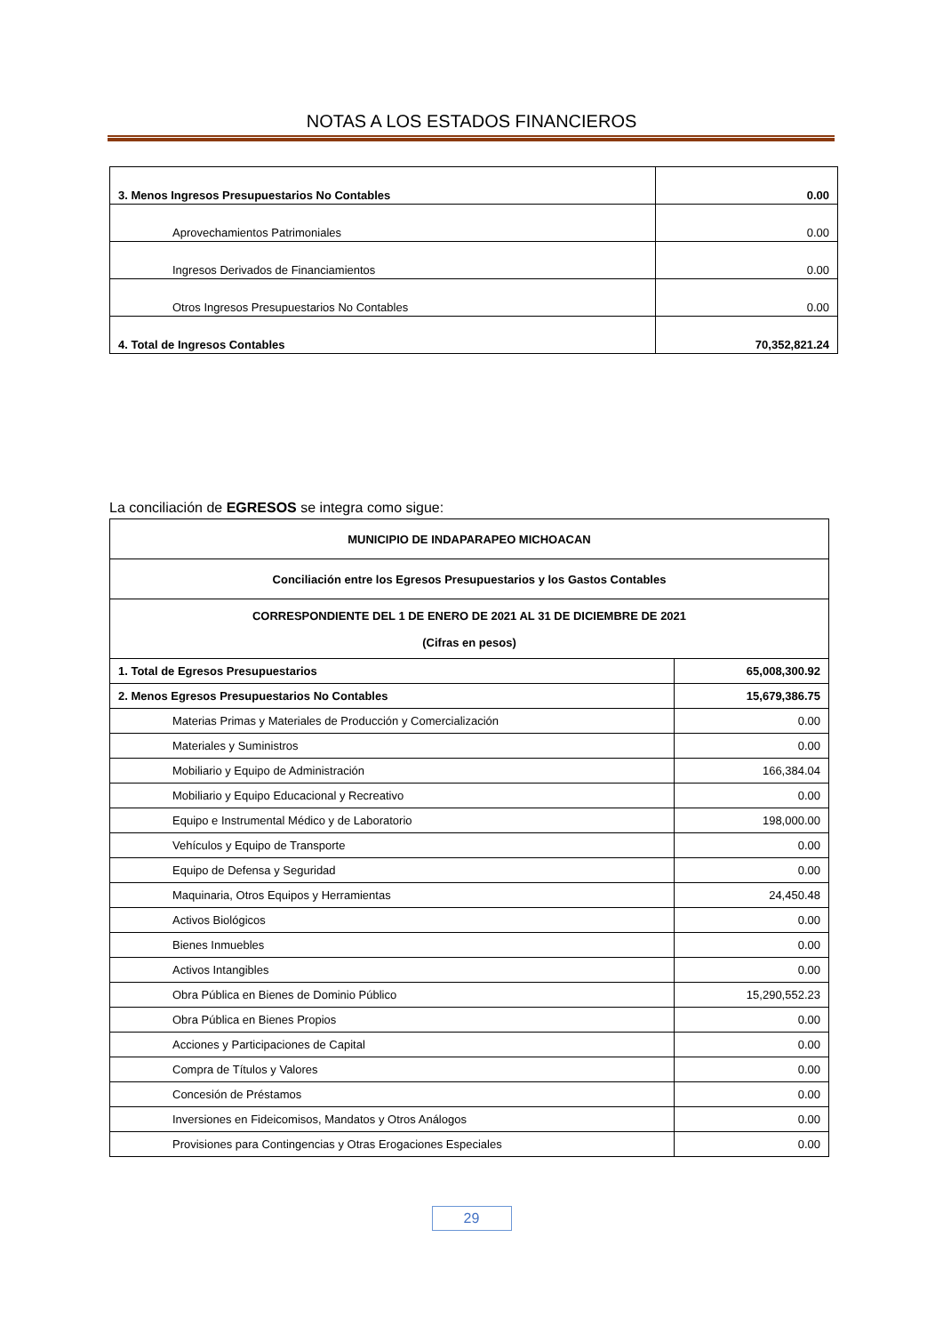NOTAS A LOS ESTADOS FINANCIEROS
| 3. Menos Ingresos Presupuestarios No Contables | 0.00 |
| Aprovechamientos Patrimoniales | 0.00 |
| Ingresos Derivados de Financiamientos | 0.00 |
| Otros Ingresos Presupuestarios No Contables | 0.00 |
| 4. Total de Ingresos Contables | 70,352,821.24 |
La conciliación de EGRESOS se integra como sigue:
| MUNICIPIO DE INDAPARAPEO MICHOACAN | |
| Conciliación entre los Egresos Presupuestarios y los Gastos Contables | |
| CORRESPONDIENTE DEL 1 DE ENERO DE 2021 AL 31 DE DICIEMBRE DE 2021 (Cifras en pesos) | |
| 1. Total de Egresos Presupuestarios | 65,008,300.92 |
| 2. Menos Egresos Presupuestarios No Contables | 15,679,386.75 |
| Materias Primas y Materiales de Producción y Comercialización | 0.00 |
| Materiales y Suministros | 0.00 |
| Mobiliario y Equipo de Administración | 166,384.04 |
| Mobiliario y Equipo Educacional y Recreativo | 0.00 |
| Equipo e Instrumental Médico y de Laboratorio | 198,000.00 |
| Vehículos y Equipo de Transporte | 0.00 |
| Equipo de Defensa y Seguridad | 0.00 |
| Maquinaria, Otros Equipos y Herramientas | 24,450.48 |
| Activos Biológicos | 0.00 |
| Bienes Inmuebles | 0.00 |
| Activos Intangibles | 0.00 |
| Obra Pública en Bienes de Dominio Público | 15,290,552.23 |
| Obra Pública en Bienes Propios | 0.00 |
| Acciones y Participaciones de Capital | 0.00 |
| Compra de Títulos y Valores | 0.00 |
| Concesión de Préstamos | 0.00 |
| Inversiones en Fideicomisos, Mandatos y Otros Análogos | 0.00 |
| Provisiones para Contingencias y Otras Erogaciones Especiales | 0.00 |
29